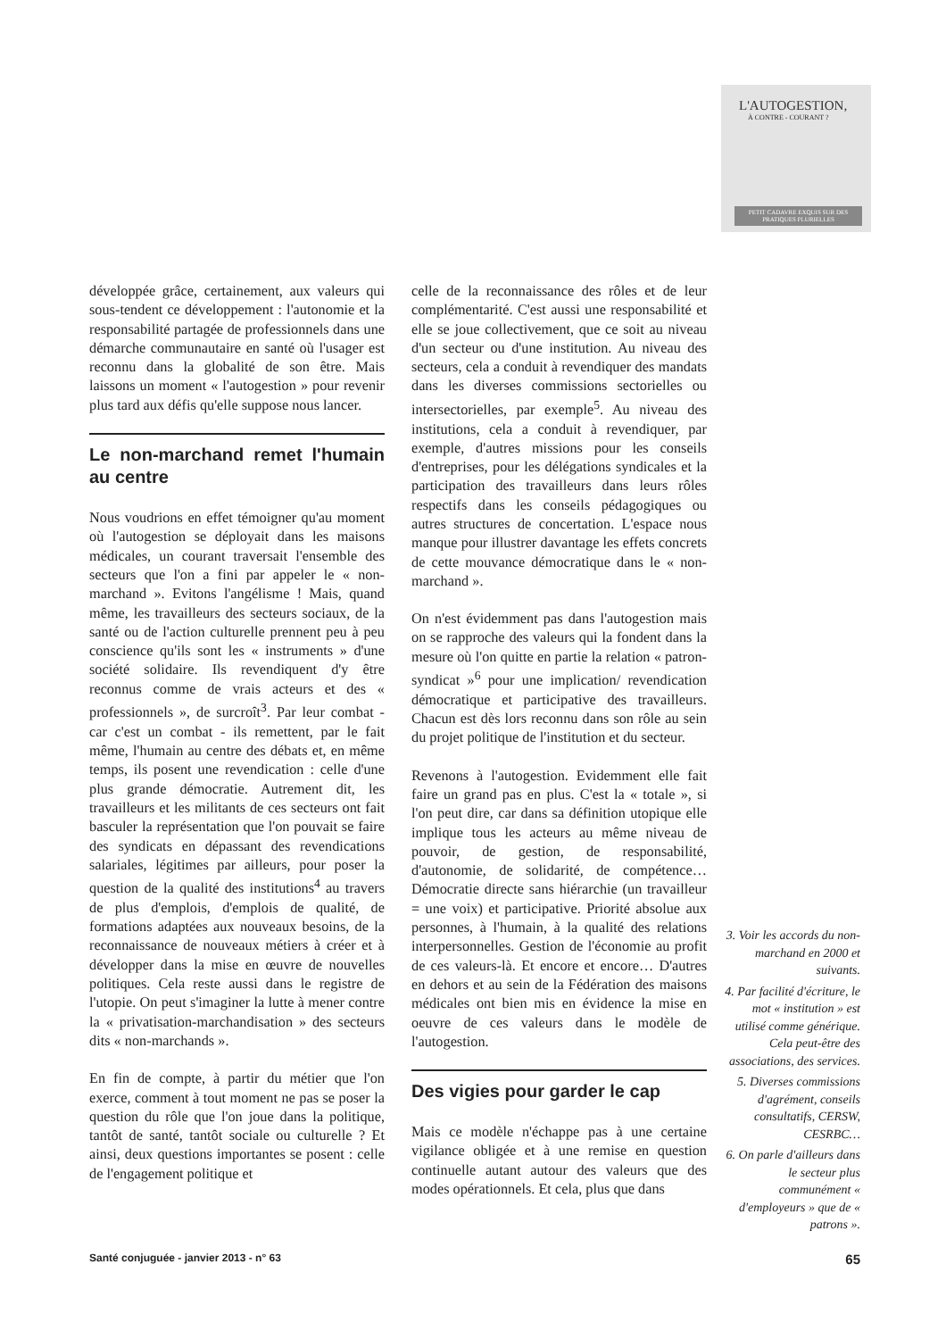L'AUTOGESTION,
À CONTRE - COURANT ?
PETIT CADAVRE EXQUIS SUR DES PRATIQUES PLURIELLES
développée grâce, certainement, aux valeurs qui sous-tendent ce développement : l'autonomie et la responsabilité partagée de professionnels dans une démarche communautaire en santé où l'usager est reconnu dans la globalité de son être. Mais laissons un moment « l'autogestion » pour revenir plus tard aux défis qu'elle suppose nous lancer.
Le non-marchand remet l'humain au centre
Nous voudrions en effet témoigner qu'au moment où l'autogestion se déployait dans les maisons médicales, un courant traversait l'ensemble des secteurs que l'on a fini par appeler le « non-marchand ». Evitons l'angélisme ! Mais, quand même, les travailleurs des secteurs sociaux, de la santé ou de l'action culturelle prennent peu à peu conscience qu'ils sont les « instruments » d'une société solidaire. Ils revendiquent d'y être reconnus comme de vrais acteurs et des « professionnels », de surcroît<sup>3</sup>. Par leur combat - car c'est un combat - ils remettent, par le fait même, l'humain au centre des débats et, en même temps, ils posent une revendication : celle d'une plus grande démocratie. Autrement dit, les travailleurs et les militants de ces secteurs ont fait basculer la représentation que l'on pouvait se faire des syndicats en dépassant des revendications salariales, légitimes par ailleurs, pour poser la question de la qualité des institutions<sup>4</sup> au travers de plus d'emplois, d'emplois de qualité, de formations adaptées aux nouveaux besoins, de la reconnaissance de nouveaux métiers à créer et à développer dans la mise en œuvre de nouvelles politiques. Cela reste aussi dans le registre de l'utopie. On peut s'imaginer la lutte à mener contre la « privatisation-marchandisation » des secteurs dits « non-marchands ».
En fin de compte, à partir du métier que l'on exerce, comment à tout moment ne pas se poser la question du rôle que l'on joue dans la politique, tantôt de santé, tantôt sociale ou culturelle ? Et ainsi, deux questions importantes se posent : celle de l'engagement politique et
celle de la reconnaissance des rôles et de leur complémentarité. C'est aussi une responsabilité et elle se joue collectivement, que ce soit au niveau d'un secteur ou d'une institution. Au niveau des secteurs, cela a conduit à revendiquer des mandats dans les diverses commissions sectorielles ou intersectorielles, par exemple<sup>5</sup>. Au niveau des institutions, cela a conduit à revendiquer, par exemple, d'autres missions pour les conseils d'entreprises, pour les délégations syndicales et la participation des travailleurs dans leurs rôles respectifs dans les conseils pédagogiques ou autres structures de concertation. L'espace nous manque pour illustrer davantage les effets concrets de cette mouvance démocratique dans le « non-marchand ».
On n'est évidemment pas dans l'autogestion mais on se rapproche des valeurs qui la fondent dans la mesure où l'on quitte en partie la relation « patron-syndicat »<sup>6</sup> pour une implication/ revendication démocratique et participative des travailleurs. Chacun est dès lors reconnu dans son rôle au sein du projet politique de l'institution et du secteur.
Revenons à l'autogestion. Evidemment elle fait faire un grand pas en plus. C'est la « totale », si l'on peut dire, car dans sa définition utopique elle implique tous les acteurs au même niveau de pouvoir, de gestion, de responsabilité, d'autonomie, de solidarité, de compétence… Démocratie directe sans hiérarchie (un travailleur = une voix) et participative. Priorité absolue aux personnes, à l'humain, à la qualité des relations interpersonnelles. Gestion de l'économie au profit de ces valeurs-là. Et encore et encore… D'autres en dehors et au sein de la Fédération des maisons médicales ont bien mis en évidence la mise en oeuvre de ces valeurs dans le modèle de l'autogestion.
Des vigies pour garder le cap
Mais ce modèle n'échappe pas à une certaine vigilance obligée et à une remise en question continuelle autant autour des valeurs que des modes opérationnels. Et cela, plus que dans
3. Voir les accords du non-marchand en 2000 et suivants.
4. Par facilité d'écriture, le mot « institution » est utilisé comme générique. Cela peut-être des associations, des services.
5. Diverses commissions d'agrément, conseils consultatifs, CERSW, CESRBC…
6. On parle d'ailleurs dans le secteur plus communément « d'employeurs » que de « patrons ».
Santé conjuguée - janvier 2013 - n° 63 65